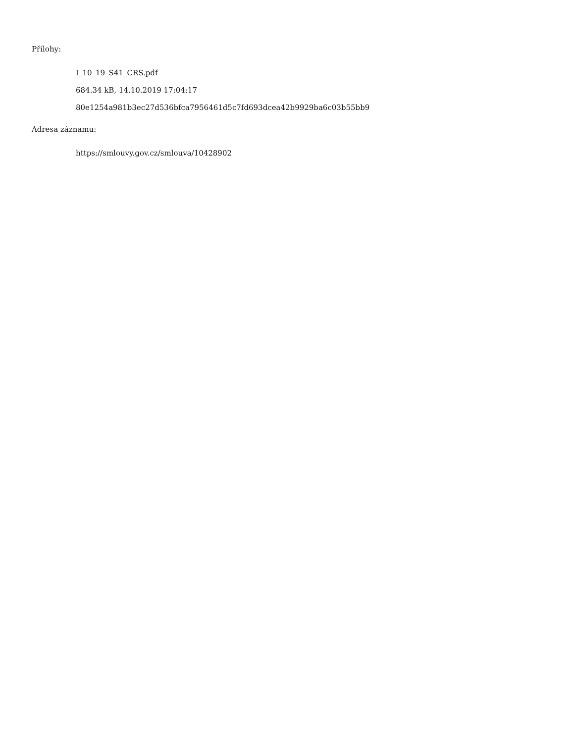Přílohy:
I_10_19_S41_CRS.pdf
684.34 kB, 14.10.2019 17:04:17
80e1254a981b3ec27d536bfca7956461d5c7fd693dcea42b9929ba6c03b55bb9
Adresa záznamu:
https://smlouvy.gov.cz/smlouva/10428902